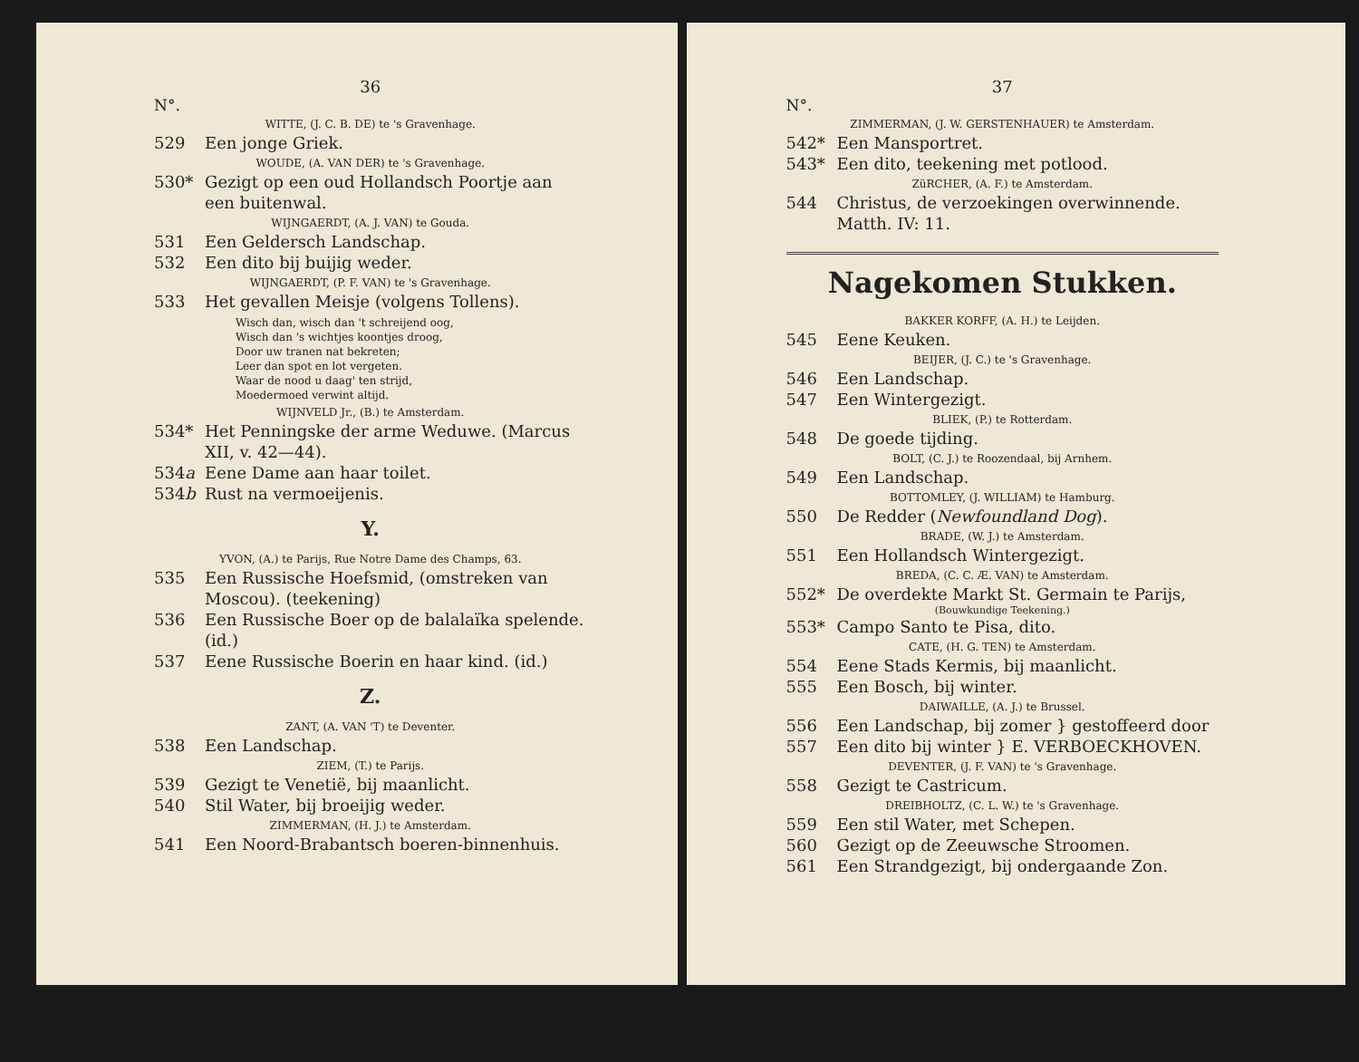36
N°.
WITTE, (J. C. B. DE) te 's Gravenhage.
529 Een jonge Griek.
WOUDE, (A. VAN DER) te 's Gravenhage.
530* Gezigt op een oud Hollandsch Poortje aan een buitenwal.
WIJNGAERDT, (A. J. VAN) te Gouda.
531 Een Geldersch Landschap.
532 Een dito bij buijig weder.
WIJNGAERDT, (P. F. VAN) te 's Gravenhage.
533 Het gevallen Meisje (volgens Tollens).
Wisch dan, wisch dan 't schreijend oog,
Wisch dan 's wichtjes koontjes droog,
Door uw tranen nat bekreten;
Leer dan spot en lot vergeten.
Waar de nood u daag' ten strijd,
Moedermoed verwint altijd.
WIJNVELD Jr., (B.) te Amsterdam.
534* Het Penningske der arme Weduwe. (Marcus XII, v. 42—44).
534a Eene Dame aan haar toilet.
534b Rust na vermoeijenis.
Y.
YVON, (A.) te Parijs, Rue Notre Dame des Champs, 63.
535 Een Russische Hoefsmid, (omstreken van Moscou). (teekening)
536 Een Russische Boer op de balalaïka spelende. (id.)
537 Eene Russische Boerin en haar kind. (id.)
Z.
ZANT, (A. VAN 'T) te Deventer.
538 Een Landschap.
ZIEM, (T.) te Parijs.
539 Gezigt te Venetië, bij maanlicht.
540 Stil Water, bij broeijig weder.
ZIMMERMAN, (H. J.) te Amsterdam.
541 Een Noord-Brabantsch boeren-binnenhuis.
37
N°.
ZIMMERMAN, (J. W. GERSTENHAUER) te Amsterdam.
542* Een Mansportret.
543* Een dito, teekening met potlood.
ZüRCHER, (A. F.) te Amsterdam.
544 Christus, de verzoekingen overwinnende. Matth. IV: 11.
Nagekomen Stukken.
BAKKER KORFF, (A. H.) te Leijden.
545 Eene Keuken.
BEIJER, (J. C.) te 's Gravenhage.
546 Een Landschap.
547 Een Wintergezigt.
BLIEK, (P.) te Rotterdam.
548 De goede tijding.
BOLT, (C. J.) te Roozendaal, bij Arnhem.
549 Een Landschap.
BOTTOMLEY, (J. WILLIAM) te Hamburg.
550 De Redder (Newfoundland Dog).
BRADE, (W. J.) te Amsterdam.
551 Een Hollandsch Wintergezigt.
BREDA, (C. C. Æ. VAN) te Amsterdam.
552* De overdekte Markt St. Germain te Parijs,
(Bouwkundige Teekening.)
553* Campo Santo te Pisa, dito.
CATE, (H. G. TEN) te Amsterdam.
554 Eene Stads Kermis, bij maanlicht.
555 Een Bosch, bij winter.
DAIWAILLE, (A. J.) te Brussel.
556 Een Landschap, bij zomer } gestoffeerd door
557 Een dito bij winter } E. VERBOECKHOVEN.
DEVENTER, (J. F. VAN) te 's Gravenhage.
558 Gezigt te Castricum.
DREIBHOLTZ, (C. L. W.) te 's Gravenhage.
559 Een stil Water, met Schepen.
560 Gezigt op de Zeeuwsche Stroomen.
561 Een Strandgezigt, bij ondergaande Zon.